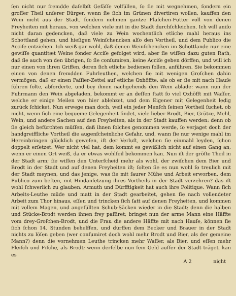ſen nicht nur fremdde daſelbſt Gefäſſe volfüllen, ſo ſie mit wegnehmen, ſondern ein groſſer Theil unſerer Bürger, wenn ſie ſich im Grünen divertiren wollen, kauffen den Wein nicht aus der Stadt, ſondern nehmen gantze Flaſchen-Futter voll von denen Freyheiten mit heraus, von welchen viele mit in die Stadt durchſchleichen. Ich will aniſo nicht daran gedencken, daß viele zu Wein wochentlich etliche mahl heraus ins Schottland gehen, und hieſigen Weinſchencken alſo den Vortheil, und dem Publico die Acciſe entziehen. Ich weiß gar wohl, daß denen Weinſchencken im Schottlande nur eine gewiſſe quantitæt Weine fonder Acciſe gefolget wird, aber ſie wiſſen dazu guten Rath, daß ſie auch von den übrigen, ſo ſie conſumiren, keine Acciſe geben dörffen, und will ich nur einen von ihren Griffen, deren ſich etliche bedienen ſollen, anführen. Sie bekommen einen von denen fremdden Fuhrleuthen, welchen ſie mit wenigen Groſchen dahin vermögen, daß er einen Paſſier-Zettel auf etliche Oxhöffte, als ob er ſie mit nach Hauſe führen ſolte, abforderte, und bey ihnen nachgehends den Wein ablade: wann nun der Fuhrmann den Wein abgeladen, bekommt er an deſſen ſtatt ſo viel Oxhöfft mit Waſſer, welche er einige Meilen von hier ablehzet, und dem Eigener mit Gelegenheit ledig zurück ſchicket. Nun erwege man doch, weil ein jeder Menſch ſeinen Vortheil ſuchet, ob nicht, wenn ſich eine bequeme Gelegenheit findet, viele lieber Brodt, Bier, Grütze, Mehl, Wein, und andere Sachen auf den Freyheiten, als in der Stadt kauffen werden: denn ob ſie gleich befürchten müſſen, daß ihnen ſolches genommen werde, ſo verjaget doch der handgreiffliche Vortheil die augenſcheinliche Gefahr, und, wann ſie nur wenige mahl im Hereinbringen glücklich geweſen, iſt der Verluſt, welchen ſie einmahl leyden, ſchon doppelt erſetzet. Wer nicht viel hat, dem kommt es gewißlich nicht auf einen Gang an, wenn er einen Ort weiß, da er etwas wohlfeil bekommen kan. Nun iſt der gröſte Theil in der Stadt arm; ſie wiſſen den Unterſcheid mehr als wohl, der zwiſchen dem Bier und Brodt in der Stadt und auf denen Freyheiten iſt; ſolten ſie es nun wohl ſo treulich mit der Stadt meynen, und das jenige, was ſie mit ſaurer Mühe und Arbeit erworben, dem Publico zum beſten, mit Hindanſetzung ihres Vortheils in der Stadt verzehren? das iſt wohl ſchwerlich zu glauben. Armuth und Dürfftigkeit hat auch ihre Politique. Wann ſich Arbeits-Leuthe müde und matt in der Stadt gearbeitet, gehen ſie nach vollendeter Arbeit zum Thor hinaus, eſſen und trincken ſich ſatt auf denen Freyheiten, und kommen mit vollem Magen, und angefüllten Schub-Säcken wieder in die Stadt: denn die halben und Stücke-Brodt werden ihnen frey paſſiret; bringet nun der arme Mann eine Häffte vom drey-Groſchen-Brodt, und die Frau die andere Häffte mit nach Hauſe, können ſie ſich ſchon 14. Stunden behelffen, und dürffen dem Becker und Brauer in der Stadt nichts zu löſen geben (wer conſumiret doch wohl mehr Brodt und Bier, als der gemeine Mann?) denn die vornehmen Leuthe trincken mehr Waſſer, als Bier, und eſſen mehr Fleiſch und Fiſche, als Brodt; wenn derſelbe nun ſein Geld auſſer der Stadt träget, kan es
A 2 nicht